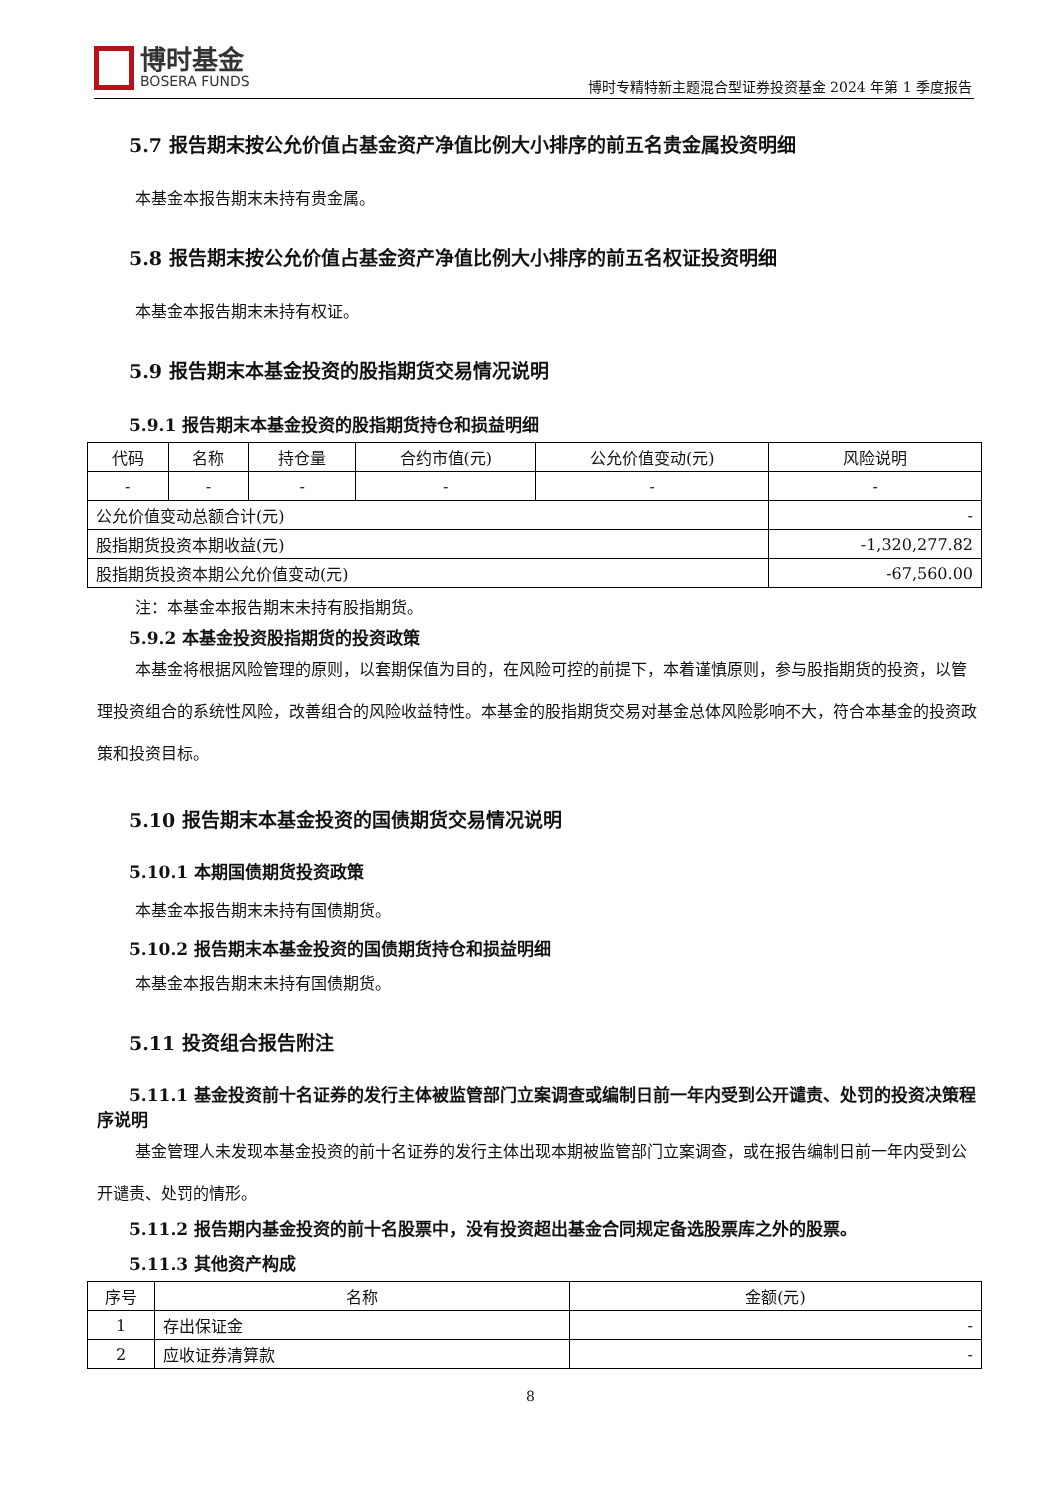博时基金
BOSERA FUNDS
博时专精特新主题混合型证券投资基金 2024 年第 1 季度报告
5.7 报告期末按公允价值占基金资产净值比例大小排序的前五名贵金属投资明细
本基金本报告期末未持有贵金属。
5.8 报告期末按公允价值占基金资产净值比例大小排序的前五名权证投资明细
本基金本报告期末未持有权证。
5.9 报告期末本基金投资的股指期货交易情况说明
5.9.1 报告期末本基金投资的股指期货持仓和损益明细
| 代码 | 名称 | 持仓量 | 合约市值(元) | 公允价值变动(元) | 风险说明 |
| --- | --- | --- | --- | --- | --- |
| - | - | - | - | - | - |
| 公允价值变动总额合计(元) | | | | | - |
| 股指期货投资本期收益(元) | | | | | -1,320,277.82 |
| 股指期货投资本期公允价值变动(元) | | | | | -67,560.00 |
注：本基金本报告期末未持有股指期货。
5.9.2 本基金投资股指期货的投资政策
本基金将根据风险管理的原则，以套期保值为目的，在风险可控的前提下，本着谨慎原则，参与股指期货的投资，以管理投资组合的系统性风险，改善组合的风险收益特性。本基金的股指期货交易对基金总体风险影响不大，符合本基金的投资政策和投资目标。
5.10 报告期末本基金投资的国债期货交易情况说明
5.10.1 本期国债期货投资政策
本基金本报告期末未持有国债期货。
5.10.2 报告期末本基金投资的国债期货持仓和损益明细
本基金本报告期末未持有国债期货。
5.11 投资组合报告附注
5.11.1 基金投资前十名证券的发行主体被监管部门立案调查或编制日前一年内受到公开谴责、处罚的投资决策程序说明
基金管理人未发现本基金投资的前十名证券的发行主体出现本期被监管部门立案调查，或在报告编制日前一年内受到公开谴责、处罚的情形。
5.11.2 报告期内基金投资的前十名股票中，没有投资超出基金合同规定备选股票库之外的股票。
5.11.3 其他资产构成
| 序号 | 名称 | 金额(元) |
| --- | --- | --- |
| 1 | 存出保证金 | - |
| 2 | 应收证券清算款 | - |
8